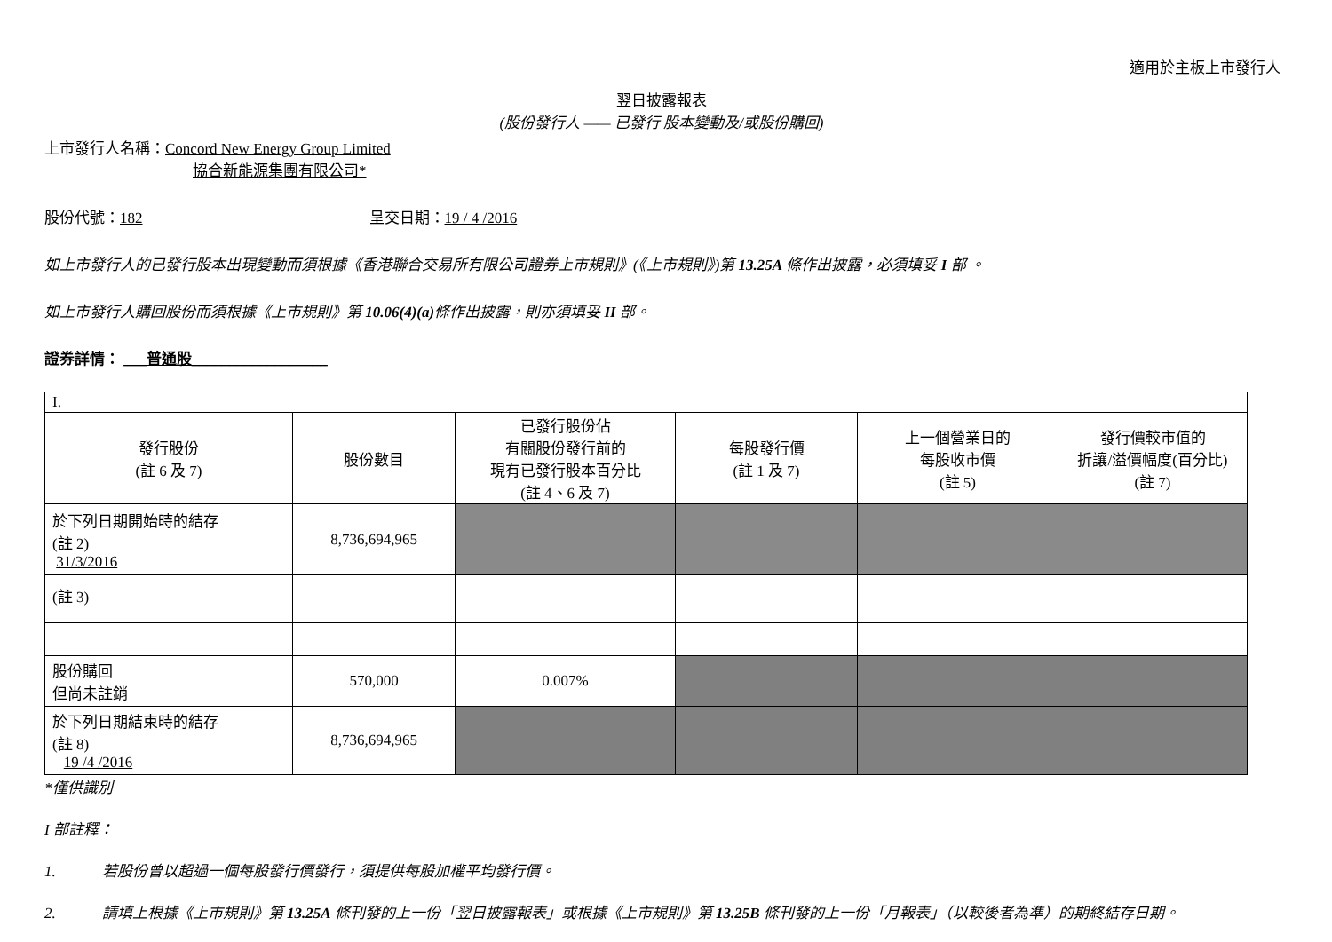適用於主板上市發行人
翌日披露報表
(股份發行人 —— 已發行 股本變動及/或股份購回)
上市發行人名稱：Concord New Energy Group Limited
協合新能源集團有限公司*
股份代號：182 呈交日期：19 / 4 /2016
如上市發行人的已發行股本出現變動而須根據《香港聯合交易所有限公司證券上市規則》(《上市規則》)第 13.25A 條作出披露，必須填妥 I 部 。
如上市發行人購回股份而須根據《上市規則》第 10.06(4)(a) 條作出披露，則亦須填妥 II 部。
證券詳情： ___普通股__________________
| I. | | | | | |
| 發行股份 (註 6 及 7) | 股份數目 | 已發行股份佔 有關股份發行前的 現有已發行股本百分比 (註 4、6 及 7) | 每股發行價 (註 1 及 7) | 上一個營業日的 每股收市價 (註 5) | 發行價較市值的 折讓/溢價幅度(百分比) (註 7) |
| 於下列日期開始時的結存 (註 2) 31/3/2016 | 8,736,694,965 | | | | |
| (註 3) | | | | | |
| 股份購回 但尚未註銷 | 570,000 | 0.007% | | | |
| 於下列日期結束時的結存 (註 8) 19 /4 /2016 | 8,736,694,965 | | | | |
*僅供識別
I 部註釋：
1. 若股份曾以超過一個每股發行價發行，須提供每股加權平均發行價。
2. 請填上根據《上市規則》第 13.25A 條刊發的上一份「翌日披露報表」或根據《上市規則》第 13.25B 條刊發的上一份「月報表」（以較後者為準）的期終結存日期。